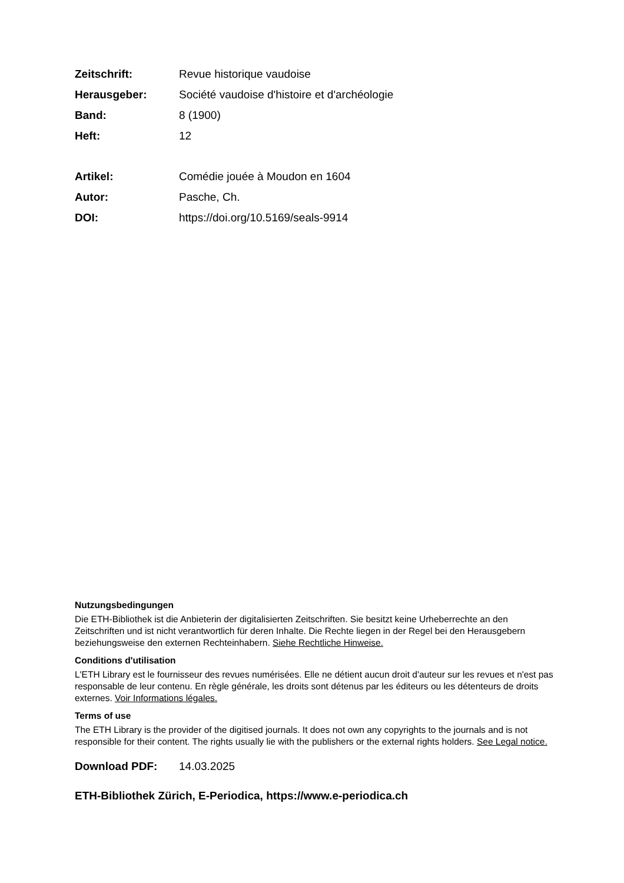Zeitschrift: Revue historique vaudoise
Herausgeber: Société vaudoise d'histoire et d'archéologie
Band: 8 (1900)
Heft: 12
Artikel: Comédie jouée à Moudon en 1604
Autor: Pasche, Ch.
DOI: https://doi.org/10.5169/seals-9914
Nutzungsbedingungen
Die ETH-Bibliothek ist die Anbieterin der digitalisierten Zeitschriften. Sie besitzt keine Urheberrechte an den Zeitschriften und ist nicht verantwortlich für deren Inhalte. Die Rechte liegen in der Regel bei den Herausgebern beziehungsweise den externen Rechteinhabern. Siehe Rechtliche Hinweise.
Conditions d'utilisation
L'ETH Library est le fournisseur des revues numérisées. Elle ne détient aucun droit d'auteur sur les revues et n'est pas responsable de leur contenu. En règle générale, les droits sont détenus par les éditeurs ou les détenteurs de droits externes. Voir Informations légales.
Terms of use
The ETH Library is the provider of the digitised journals. It does not own any copyrights to the journals and is not responsible for their content. The rights usually lie with the publishers or the external rights holders. See Legal notice.
Download PDF: 14.03.2025
ETH-Bibliothek Zürich, E-Periodica, https://www.e-periodica.ch